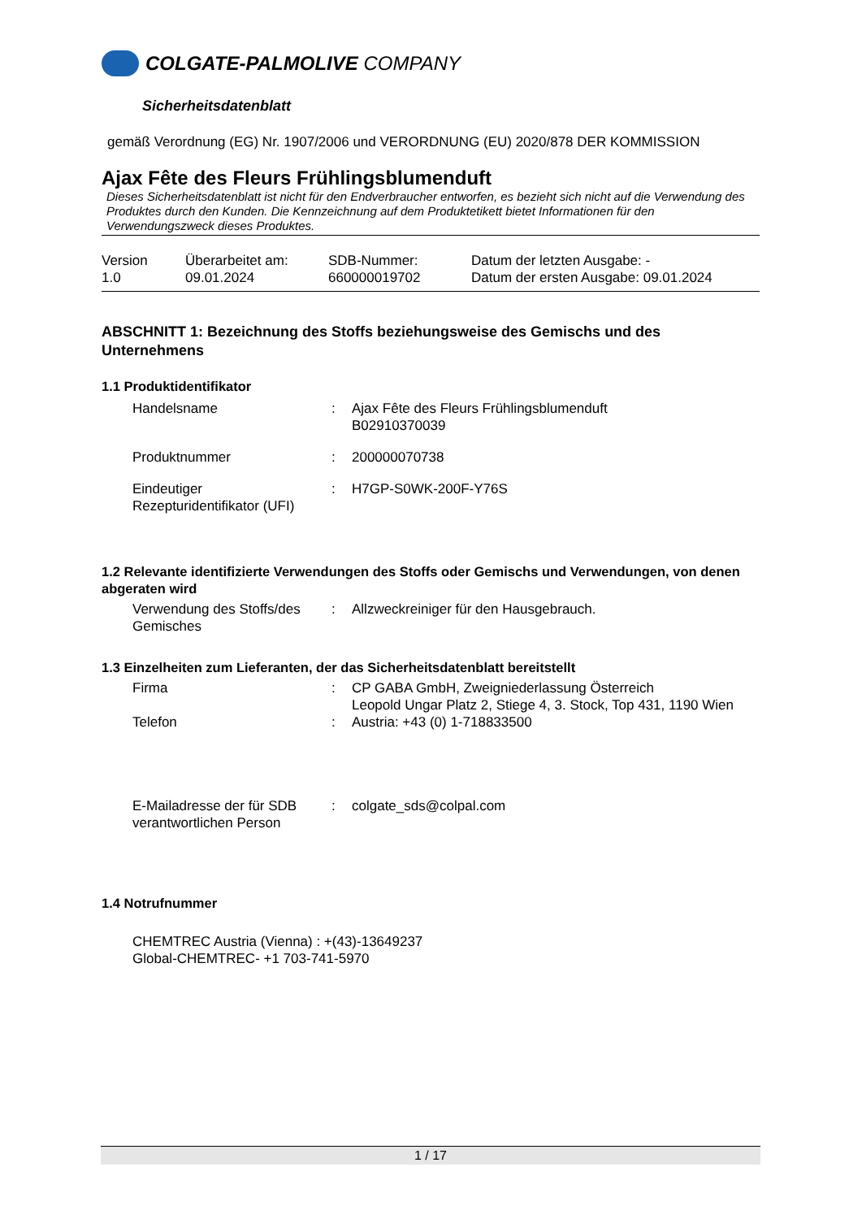COLGATE-PALMOLIVE COMPANY
Sicherheitsdatenblatt
gemäß Verordnung (EG) Nr. 1907/2006 und VERORDNUNG (EU) 2020/878 DER KOMMISSION
Ajax Fête des Fleurs Frühlingsblumenduft
Dieses Sicherheitsdatenblatt ist nicht für den Endverbraucher entworfen, es bezieht sich nicht auf die Verwendung des Produktes durch den Kunden. Die Kennzeichnung auf dem Produktetikett bietet Informationen für den Verwendungszweck dieses Produktes.
| Version 1.0 | Überarbeitet am: 09.01.2024 | SDB-Nummer: 660000019702 | Datum der letzten Ausgabe: - Datum der ersten Ausgabe: 09.01.2024 |
ABSCHNITT 1: Bezeichnung des Stoffs beziehungsweise des Gemischs und des Unternehmens
1.1 Produktidentifikator
| Handelsname | : | Ajax Fête des Fleurs Frühlingsblumenduft B02910370039 |
| Produktnummer | : | 200000070738 |
| Eindeutiger Rezepturidentifikator (UFI) | : | H7GP-S0WK-200F-Y76S |
1.2 Relevante identifizierte Verwendungen des Stoffs oder Gemischs und Verwendungen, von denen abgeraten wird
| Verwendung des Stoffs/des Gemisches | : | Allzweckreiniger für den Hausgebrauch. |
1.3 Einzelheiten zum Lieferanten, der das Sicherheitsdatenblatt bereitstellt
| Firma | : | CP GABA GmbH, Zweigniederlassung Österreich Leopold Ungar Platz 2, Stiege 4, 3. Stock, Top 431, 1190 Wien |
| Telefon | : | Austria: +43 (0) 1-718833500 |
| E-Mailadresse der für SDB verantwortlichen Person | : | colgate_sds@colpal.com |
1.4 Notrufnummer
CHEMTREC Austria (Vienna) : +(43)-13649237
Global-CHEMTREC- +1 703-741-5970
1 / 17